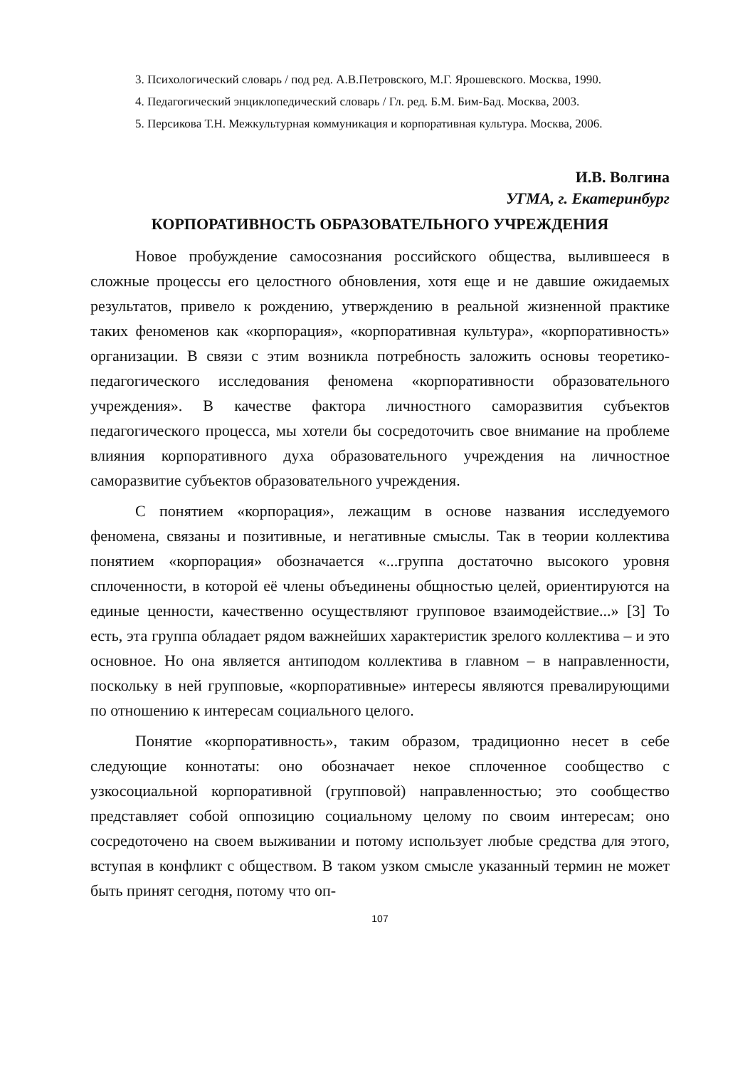3. Психологический словарь / под ред. А.В.Петровского, М.Г. Ярошевского. Москва, 1990.
4. Педагогический энциклопедический словарь / Гл. ред. Б.М. Бим-Бад. Москва, 2003.
5. Персикова Т.Н. Межкультурная коммуникация и корпоративная культура. Москва, 2006.
И.В. Волгина
УГМА, г. Екатеринбург
КОРПОРАТИВНОСТЬ ОБРАЗОВАТЕЛЬНОГО УЧРЕЖДЕНИЯ
Новое пробуждение самосознания российского общества, вылившееся в сложные процессы его целостного обновления, хотя еще и не давшие ожидаемых результатов, привело к рождению, утверждению в реальной жизненной практике таких феноменов как «корпорация», «корпоративная культура», «корпоративность» организации. В связи с этим возникла потребность заложить основы теоретико-педагогического исследования феномена «корпоративности образовательного учреждения». В качестве фактора личностного саморазвития субъектов педагогического процесса, мы хотели бы сосредоточить свое внимание на проблеме влияния корпоративного духа образовательного учреждения на личностное саморазвитие субъектов образовательного учреждения.
С понятием «корпорация», лежащим в основе названия исследуемого феномена, связаны и позитивные, и негативные смыслы. Так в теории коллектива понятием «корпорация» обозначается «...группа достаточно высокого уровня сплоченности, в которой её члены объединены общностью целей, ориентируются на единые ценности, качественно осуществляют групповое взаимодействие...» [3] То есть, эта группа обладает рядом важнейших характеристик зрелого коллектива – и это основное. Но она является антиподом коллектива в главном – в направленности, поскольку в ней групповые, «корпоративные» интересы являются превалирующими по отношению к интересам социального целого.
Понятие «корпоративность», таким образом, традиционно несет в себе следующие коннотаты: оно обозначает некое сплоченное сообщество с узкосоциальной корпоративной (групповой) направленностью; это сообщество представляет собой оппозицию социальному целому по своим интересам; оно сосредоточено на своем выживании и потому использует любые средства для этого, вступая в конфликт с обществом. В таком узком смысле указанный термин не может быть принят сегодня, потому что оп-
107